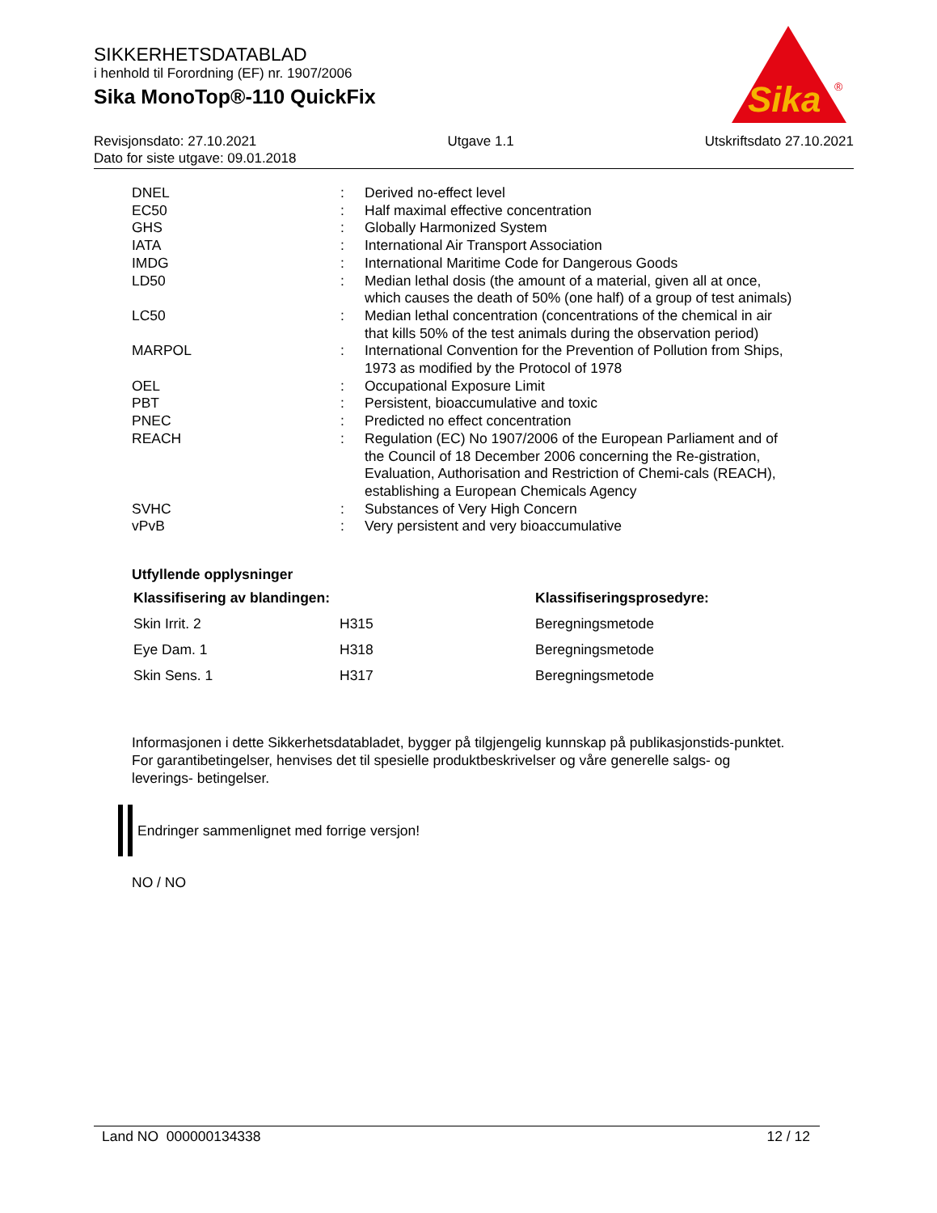SIKKERHETSDATABLAD
i henhold til Forordning (EF) nr. 1907/2006
Sika MonoTop®-110 QuickFix
Sika
®
Revisjonsdato: 27.10.2021 Utgave 1.1 Utskriftsdato 27.10.2021
Dato for siste utgave: 09.01.2018
| DNEL | : | Derived no-effect level |
| EC50 | : | Half maximal effective concentration |
| GHS | : | Globally Harmonized System |
| IATA | : | International Air Transport Association |
| IMDG | : | International Maritime Code for Dangerous Goods |
| LD50 | : | Median lethal dosis (the amount of a material, given all at once, which causes the death of 50% (one half) of a group of test animals) |
| LC50 | : | Median lethal concentration (concentrations of the chemical in air that kills 50% of the test animals during the observation period) |
| MARPOL | : | International Convention for the Prevention of Pollution from Ships, 1973 as modified by the Protocol of 1978 |
| OEL | : | Occupational Exposure Limit |
| PBT | : | Persistent, bioaccumulative and toxic |
| PNEC | : | Predicted no effect concentration |
| REACH | : | Regulation (EC) No 1907/2006 of the European Parliament and of the Council of 18 December 2006 concerning the Re-gistration, Evaluation, Authorisation and Restriction of Chemi-cals (REACH), establishing a European Chemicals Agency |
| SVHC | : | Substances of Very High Concern |
| vPvB | : | Very persistent and very bioaccumulative |
Utfyllende opplysninger
| Klassifisering av blandingen: | | Klassifiseringsprosedyre: |
| --- | --- | --- |
| Skin Irrit. 2 | H315 | Beregningsmetode |
| Eye Dam. 1 | H318 | Beregningsmetode |
| Skin Sens. 1 | H317 | Beregningsmetode |
Informasjonen i dette Sikkerhetsdatabladet, bygger på tilgjengelig kunnskap på publikasjonstids-punktet. For garantibetingelser, henvises det til spesielle produktbeskrivelser og våre generelle salgs- og leverings- betingelser.
Endringer sammenlignet med forrige versjon!
NO / NO
Land NO 000000134338 12 / 12